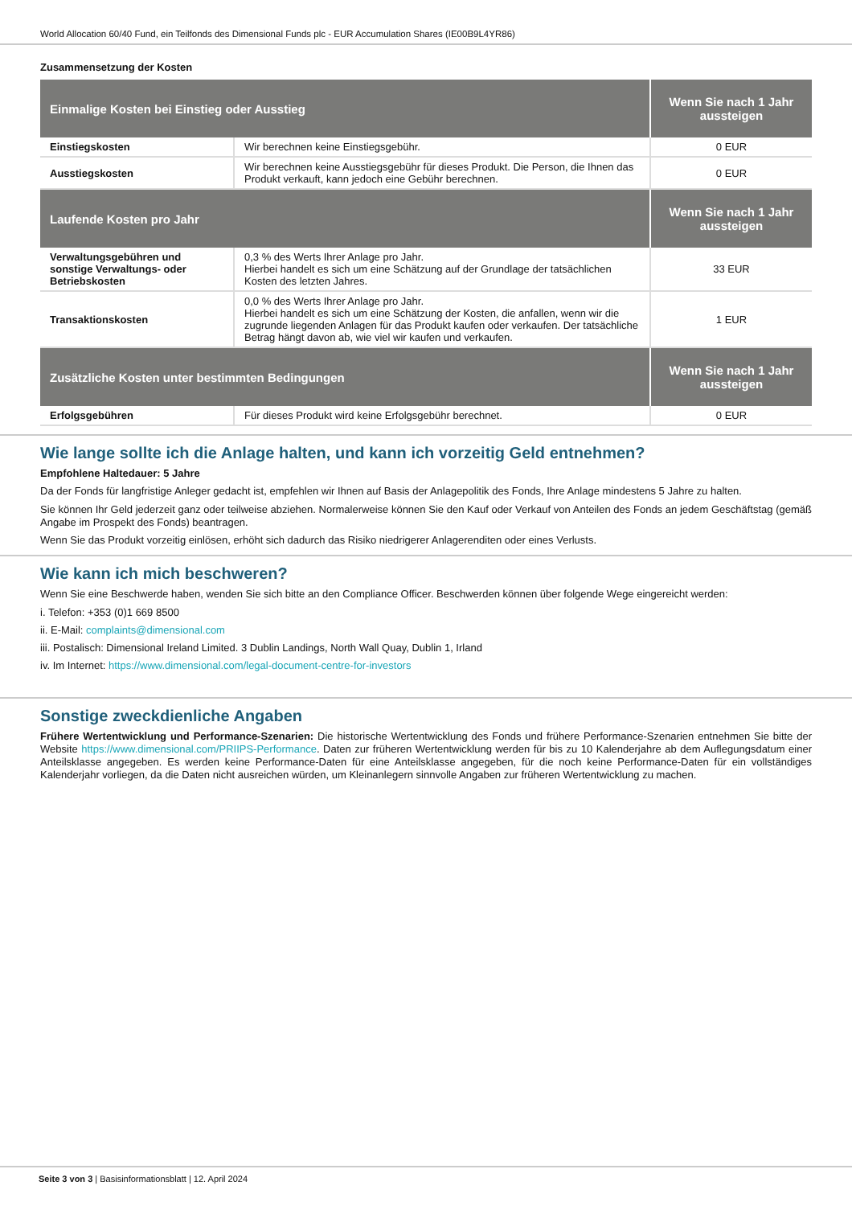World Allocation 60/40 Fund, ein Teilfonds des Dimensional Funds plc - EUR Accumulation Shares (IE00B9L4YR86)
Zusammensetzung der Kosten
| Einmalige Kosten bei Einstieg oder Ausstieg | | Wenn Sie nach 1 Jahr aussteigen |
| --- | --- | --- |
| Einstiegskosten | Wir berechnen keine Einstiegsgebühr. | 0 EUR |
| Ausstiegskosten | Wir berechnen keine Ausstiegsgebühr für dieses Produkt. Die Person, die Ihnen das Produkt verkauft, kann jedoch eine Gebühr berechnen. | 0 EUR |
| Laufende Kosten pro Jahr | | Wenn Sie nach 1 Jahr aussteigen |
| Verwaltungsgebühren und sonstige Verwaltungs- oder Betriebskosten | 0,3 % des Werts Ihrer Anlage pro Jahr. Hierbei handelt es sich um eine Schätzung auf der Grundlage der tatsächlichen Kosten des letzten Jahres. | 33 EUR |
| Transaktionskosten | 0,0 % des Werts Ihrer Anlage pro Jahr. Hierbei handelt es sich um eine Schätzung der Kosten, die anfallen, wenn wir die zugrunde liegenden Anlagen für das Produkt kaufen oder verkaufen. Der tatsächliche Betrag hängt davon ab, wie viel wir kaufen und verkaufen. | 1 EUR |
| Zusätzliche Kosten unter bestimmten Bedingungen | | Wenn Sie nach 1 Jahr aussteigen |
| Erfolgsgebühren | Für dieses Produkt wird keine Erfolgsgebühr berechnet. | 0 EUR |
Wie lange sollte ich die Anlage halten, und kann ich vorzeitig Geld entnehmen?
Empfohlene Haltedauer: 5 Jahre
Da der Fonds für langfristige Anleger gedacht ist, empfehlen wir Ihnen auf Basis der Anlagepolitik des Fonds, Ihre Anlage mindestens 5 Jahre zu halten.
Sie können Ihr Geld jederzeit ganz oder teilweise abziehen. Normalerweise können Sie den Kauf oder Verkauf von Anteilen des Fonds an jedem Geschäftstag (gemäß Angabe im Prospekt des Fonds) beantragen.
Wenn Sie das Produkt vorzeitig einlösen, erhöht sich dadurch das Risiko niedrigerer Anlagerenditen oder eines Verlusts.
Wie kann ich mich beschweren?
Wenn Sie eine Beschwerde haben, wenden Sie sich bitte an den Compliance Officer. Beschwerden können über folgende Wege eingereicht werden:
i. Telefon: +353 (0)1 669 8500
ii. E-Mail: complaints@dimensional.com
iii. Postalisch: Dimensional Ireland Limited. 3 Dublin Landings, North Wall Quay, Dublin 1, Irland
iv. Im Internet: https://www.dimensional.com/legal-document-centre-for-investors
Sonstige zweckdienliche Angaben
Frühere Wertentwicklung und Performance-Szenarien: Die historische Wertentwicklung des Fonds und frühere Performance-Szenarien entnehmen Sie bitte der Website https://www.dimensional.com/PRIIPS-Performance. Daten zur früheren Wertentwicklung werden für bis zu 10 Kalenderjahre ab dem Auflegungsdatum einer Anteilsklasse angegeben. Es werden keine Performance-Daten für eine Anteilsklasse angegeben, für die noch keine Performance-Daten für ein vollständiges Kalenderjahr vorliegen, da die Daten nicht ausreichen würden, um Kleinanlegern sinnvolle Angaben zur früheren Wertentwicklung zu machen.
Seite 3 von 3 | Basisinformationsblatt | 12. April 2024